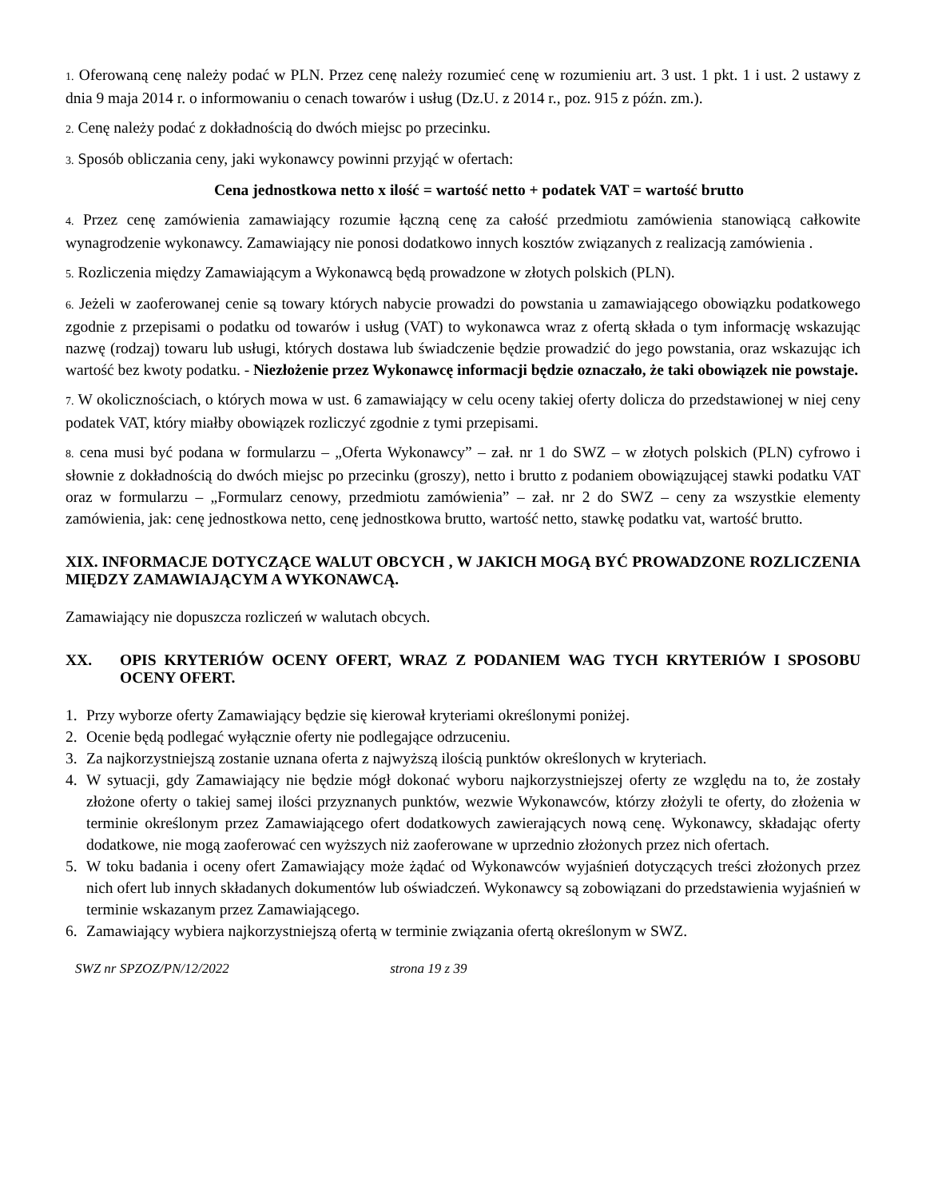1. Oferowaną cenę należy podać w PLN. Przez cenę należy rozumieć cenę w rozumieniu art. 3 ust. 1 pkt. 1 i ust. 2 ustawy z dnia 9 maja 2014 r. o informowaniu o cenach towarów i usług (Dz.U. z 2014 r., poz. 915 z późn. zm.).
2. Cenę należy podać z dokładnością do dwóch miejsc po przecinku.
3. Sposób obliczania ceny, jaki wykonawcy powinni przyjąć w ofertach:
Cena jednostkowa netto x ilość = wartość netto + podatek VAT = wartość brutto
4. Przez cenę zamówienia zamawiający rozumie łączną cenę za całość przedmiotu zamówienia stanowiącą całkowite wynagrodzenie wykonawcy. Zamawiający nie ponosi dodatkowo innych kosztów związanych z realizacją zamówienia .
5. Rozliczenia między Zamawiającym a Wykonawcą będą prowadzone w złotych polskich (PLN).
6. Jeżeli w zaoferowanej cenie są towary których nabycie prowadzi do powstania u zamawiającego obowiązku podatkowego zgodnie z przepisami o podatku od towarów i usług (VAT) to wykonawca wraz z ofertą składa o tym informację wskazując nazwę (rodzaj) towaru lub usługi, których dostawa lub świadczenie będzie prowadzić do jego powstania, oraz wskazując ich wartość bez kwoty podatku. - Niezłożenie przez Wykonawcę informacji będzie oznaczało, że taki obowiązek nie powstaje.
7. W okolicznościach, o których mowa w ust. 6 zamawiający w celu oceny takiej oferty dolicza do przedstawionej w niej ceny podatek VAT, który miałby obowiązek rozliczyć zgodnie z tymi przepisami.
8. cena musi być podana w formularzu – „Oferta Wykonawcy” – zał. nr 1 do SWZ – w złotych polskich (PLN) cyfrowo i słownie z dokładnością do dwóch miejsc po przecinku (groszy), netto i brutto z podaniem obowiązującej stawki podatku VAT oraz w formularzu – „Formularz cenowy, przedmiotu zamówienia” – zał. nr 2 do SWZ – ceny za wszystkie elementy zamówienia, jak: cenę jednostkowa netto, cenę jednostkowa brutto, wartość netto, stawkę podatku vat, wartość brutto.
XIX. INFORMACJE DOTYCZĄCE WALUT OBCYCH , W JAKICH MOGĄ BYĆ PROWADZONE ROZLICZENIA MIĘDZY ZAMAWIAJĄCYM A WYKONAWCĄ.
Zamawiający nie dopuszcza rozliczeń w walutach obcych.
XX. OPIS KRYTERIÓW OCENY OFERT, WRAZ Z PODANIEM WAG TYCH KRYTERIÓW I SPOSOBU OCENY OFERT.
1. Przy wyborze oferty Zamawiający będzie się kierował kryteriami określonymi poniżej.
2. Ocenie będą podlegać wyłącznie oferty nie podlegające odrzuceniu.
3. Za najkorzystniejszą zostanie uznana oferta z najwyższą ilością punktów określonych w kryteriach.
4. W sytuacji, gdy Zamawiający nie będzie mógł dokonać wyboru najkorzystniejszej oferty ze względu na to, że zostały złożone oferty o takiej samej ilości przyznanych punktów, wezwie Wykonawców, którzy złożyli te oferty, do złożenia w terminie określonym przez Zamawiającego ofert dodatkowych zawierających nową cenę. Wykonawcy, składając oferty dodatkowe, nie mogą zaoferować cen wyższych niż zaoferowane w uprzednio złożonych przez nich ofertach.
5. W toku badania i oceny ofert Zamawiający może żądać od Wykonawców wyjaśnień dotyczących treści złożonych przez nich ofert lub innych składanych dokumentów lub oświadczeń. Wykonawcy są zobowiązani do przedstawienia wyjaśnień w terminie wskazanym przez Zamawiającego.
6. Zamawiający wybiera najkorzystniejszą ofertą w terminie związania ofertą określonym w SWZ.
SWZ nr SPZOZ/PN/12/2022 strona 19 z 39